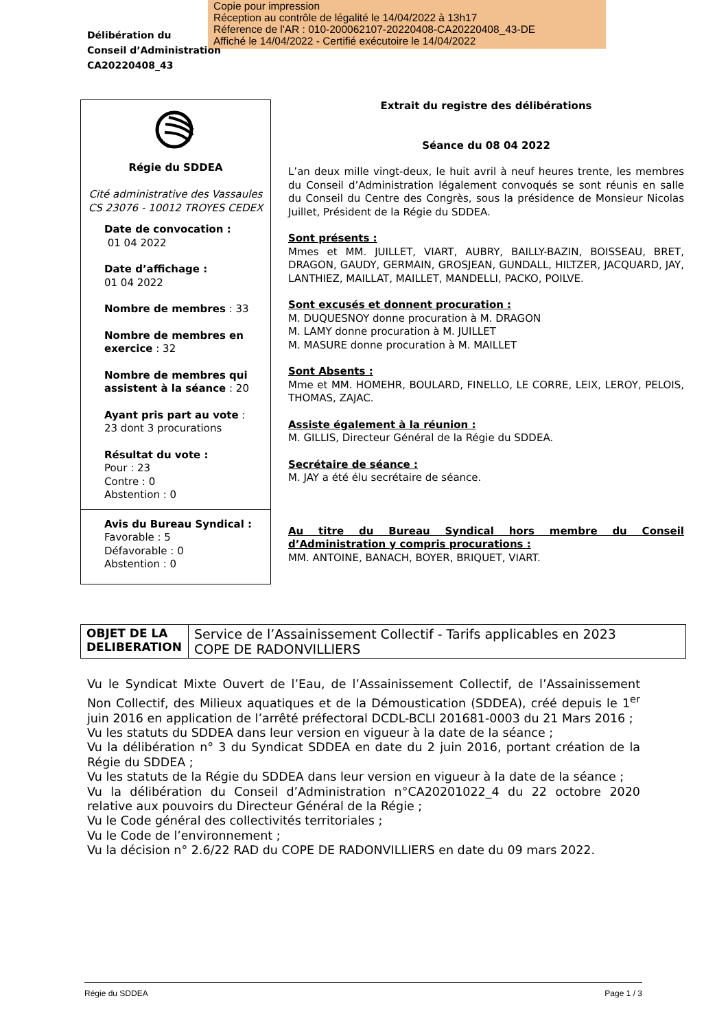Copie pour impression
Réception au contrôle de légalité le 14/04/2022 à 13h17
Réference de l'AR : 010-200062107-20220408-CA20220408_43-DE
Affiché le 14/04/2022 - Certifié exécutoire le 14/04/2022
Délibération du
Conseil d’Administration
CA20220408_43
Régie du SDDEA
Cité administrative des Vassaules
CS 23076 - 10012 TROYES CEDEX
Date de convocation :
01 04 2022
Date d’affichage :
01 04 2022
Nombre de membres : 33
Nombre de membres en exercice : 32
Nombre de membres qui assistent à la séance : 20
Ayant pris part au vote :
23 dont 3 procurations
Résultat du vote :
Pour : 23
Contre : 0
Abstention : 0
Avis du Bureau Syndical :
Favorable : 5
Défavorable : 0
Abstention : 0
Extrait du registre des délibérations
Séance du 08 04 2022
L’an deux mille vingt-deux, le huit avril à neuf heures trente, les membres du Conseil d’Administration légalement convoqués se sont réunis en salle du Conseil du Centre des Congrès, sous la présidence de Monsieur Nicolas Juillet, Président de la Régie du SDDEA.
Sont présents :
Mmes et MM. JUILLET, VIART, AUBRY, BAILLY-BAZIN, BOISSEAU, BRET, DRAGON, GAUDY, GERMAIN, GROSJEAN, GUNDALL, HILTZER, JACQUARD, JAY, LANTHIEZ, MAILLAT, MAILLET, MANDELLI, PACKO, POILVE.
Sont excusés et donnent procuration :
M. DUQUESNOY donne procuration à M. DRAGON
M. LAMY donne procuration à M. JUILLET
M. MASURE donne procuration à M. MAILLET
Sont Absents :
Mme et MM. HOMEHR, BOULARD, FINELLO, LE CORRE, LEIX, LEROY, PELOIS, THOMAS, ZAJAC.
Assiste également à la réunion :
M. GILLIS, Directeur Général de la Régie du SDDEA.
Secrétaire de séance :
M. JAY a été élu secrétaire de séance.
Au titre du Bureau Syndical hors membre du Conseil d’Administration y compris procurations :
MM. ANTOINE, BANACH, BOYER, BRIQUET, VIART.
| OBJET DE LA DELIBERATION | Service de l’Assainissement Collectif - Tarifs applicables en 2023 COPE DE RADONVILLIERS |
Vu le Syndicat Mixte Ouvert de l’Eau, de l’Assainissement Collectif, de l’Assainissement Non Collectif, des Milieux aquatiques et de la Démoustication (SDDEA), créé depuis le 1<sup>er</sup> juin 2016 en application de l’arrêté préfectoral DCDL-BCLI 201681-0003 du 21 Mars 2016 ;
Vu les statuts du SDDEA dans leur version en vigueur à la date de la séance ;
Vu la délibération n° 3 du Syndicat SDDEA en date du 2 juin 2016, portant création de la Régie du SDDEA ;
Vu les statuts de la Régie du SDDEA dans leur version en vigueur à la date de la séance ;
Vu la délibération du Conseil d’Administration n°CA20201022_4 du 22 octobre 2020 relative aux pouvoirs du Directeur Général de la Régie ;
Vu le Code général des collectivités territoriales ;
Vu le Code de l’environnement ;
Vu la décision n° 2.6/22 RAD du COPE DE RADONVILLIERS en date du 09 mars 2022.
Régie du SDDEA Page 1 / 3